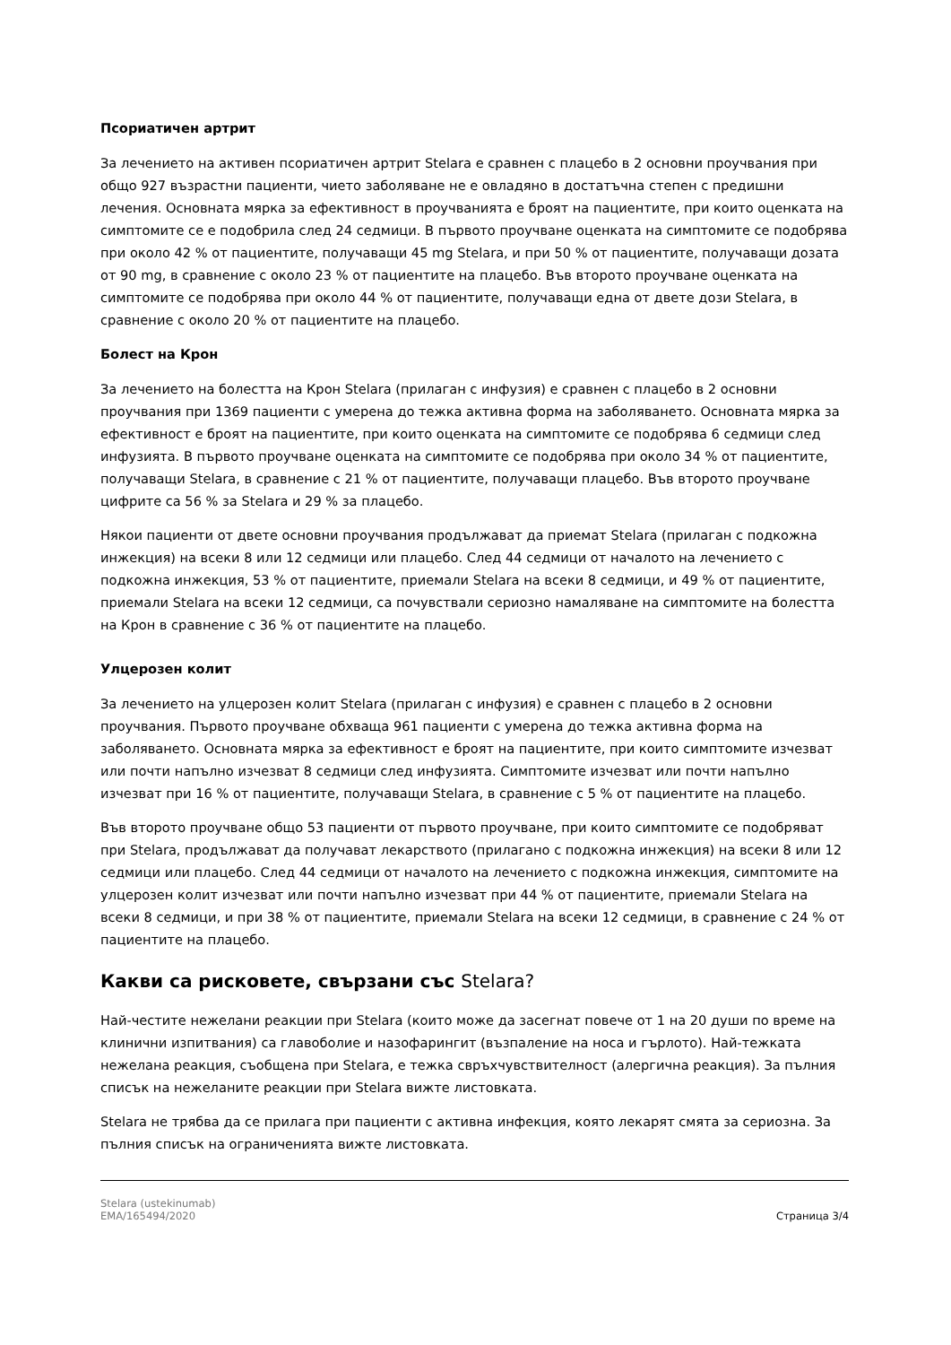Псориатичен артрит
За лечението на активен псориатичен артрит Stelara е сравнен с плацебо в 2 основни проучвания при общо 927 възрастни пациенти, чието заболяване не е овладяно в достатъчна степен с предишни лечения. Основната мярка за ефективност в проучванията е броят на пациентите, при които оценката на симптомите се е подобрила след 24 седмици. В първото проучване оценката на симптомите се подобрява при около 42 % от пациентите, получаващи 45 mg Stelara, и при 50 % от пациентите, получаващи дозата от 90 mg, в сравнение с около 23 % от пациентите на плацебо. Във второто проучване оценката на симптомите се подобрява при около 44 % от пациентите, получаващи една от двете дози Stelara, в сравнение с около 20 % от пациентите на плацебо.
Болест на Крон
За лечението на болестта на Крон Stelara (прилаган с инфузия) е сравнен с плацебо в 2 основни проучвания при 1369 пациенти с умерена до тежка активна форма на заболяването. Основната мярка за ефективност е броят на пациентите, при които оценката на симптомите се подобрява 6 седмици след инфузията. В първото проучване оценката на симптомите се подобрява при около 34 % от пациентите, получаващи Stelara, в сравнение с 21 % от пациентите, получаващи плацебо. Във второто проучване цифрите са 56 % за Stelara и 29 % за плацебо.
Някои пациенти от двете основни проучвания продължават да приемат Stelara (прилаган с подкожна инжекция) на всеки 8 или 12 седмици или плацебо. След 44 седмици от началото на лечението с подкожна инжекция, 53 % от пациентите, приемали Stelara на всеки 8 седмици, и 49 % от пациентите, приемали Stelara на всеки 12 седмици, са почувствали сериозно намаляване на симптомите на болестта на Крон в сравнение с 36 % от пациентите на плацебо.
Улцерозен колит
За лечението на улцерозен колит Stelara (прилаган с инфузия) е сравнен с плацебо в 2 основни проучвания. Първото проучване обхваща 961 пациенти с умерена до тежка активна форма на заболяването. Основната мярка за ефективност е броят на пациентите, при които симптомите изчезват или почти напълно изчезват 8 седмици след инфузията. Симптомите изчезват или почти напълно изчезват при 16 % от пациентите, получаващи Stelara, в сравнение с 5 % от пациентите на плацебо.
Във второто проучване общо 53 пациенти от първото проучване, при които симптомите се подобряват при Stelara, продължават да получават лекарството (прилагано с подкожна инжекция) на всеки 8 или 12 седмици или плацебо. След 44 седмици от началото на лечението с подкожна инжекция, симптомите на улцерозен колит изчезват или почти напълно изчезват при 44 % от пациентите, приемали Stelara на всеки 8 седмици, и при 38 % от пациентите, приемали Stelara на всеки 12 седмици, в сравнение с 24 % от пациентите на плацебо.
Какви са рисковете, свързани със Stelara?
Най-честите нежелани реакции при Stelara (които може да засегнат повече от 1 на 20 души по време на клинични изпитвания) са главоболие и назофарингит (възпаление на носа и гърлото). Най-тежката нежелана реакция, съобщена при Stelara, е тежка свръхчувствителност (алергична реакция). За пълния списък на нежеланите реакции при Stelara вижте листовката.
Stelara не трябва да се прилага при пациенти с активна инфекция, която лекарят смята за сериозна. За пълния списък на ограниченията вижте листовката.
Stelara (ustekinumab)
EMA/165494/2020
Страница 3/4